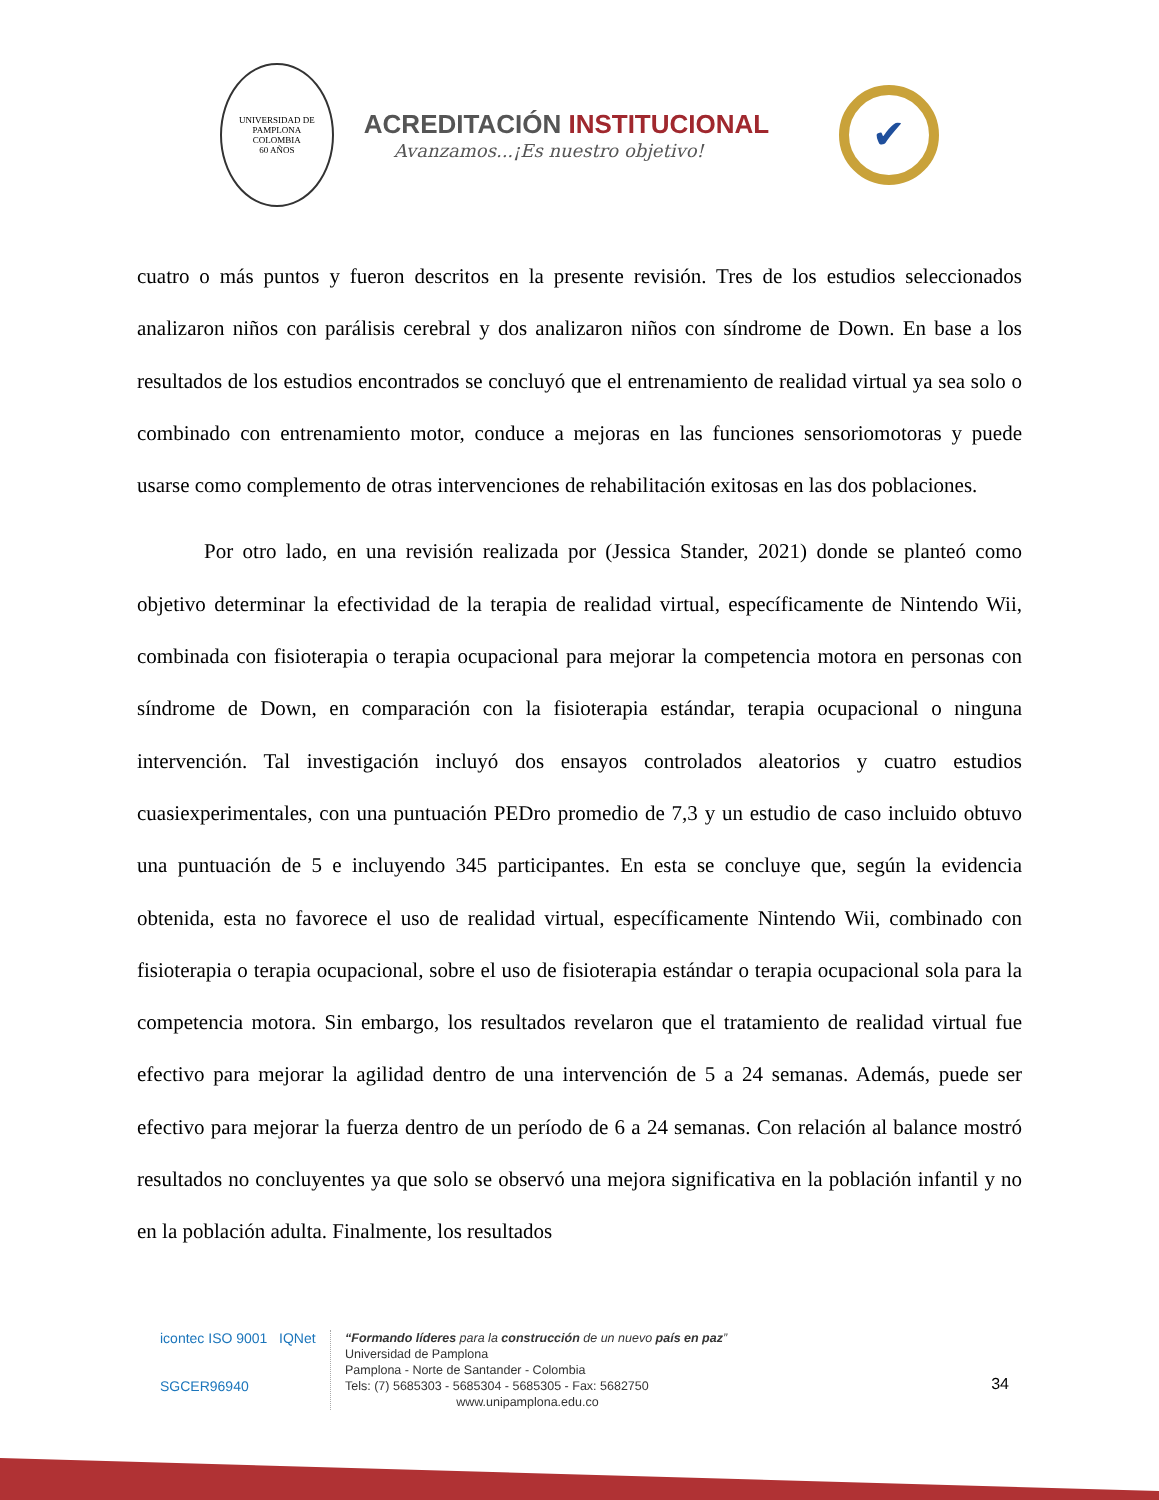UNIVERSIDAD DE PAMPLONA
COLOMBIA
60 AÑOS
ACREDITACIÓN INSTITUCIONAL
Avanzamos...¡Es nuestro objetivo!
✔
cuatro o más puntos y fueron descritos en la presente revisión. Tres de los estudios seleccionados analizaron niños con parálisis cerebral y dos analizaron niños con síndrome de Down. En base a los resultados de los estudios encontrados se concluyó que el entrenamiento de realidad virtual ya sea solo o combinado con entrenamiento motor, conduce a mejoras en las funciones sensoriomotoras y puede usarse como complemento de otras intervenciones de rehabilitación exitosas en las dos poblaciones.
Por otro lado, en una revisión realizada por (Jessica Stander, 2021) donde se planteó como objetivo determinar la efectividad de la terapia de realidad virtual, específicamente de Nintendo Wii, combinada con fisioterapia o terapia ocupacional para mejorar la competencia motora en personas con síndrome de Down, en comparación con la fisioterapia estándar, terapia ocupacional o ninguna intervención. Tal investigación incluyó dos ensayos controlados aleatorios y cuatro estudios cuasiexperimentales, con una puntuación PEDro promedio de 7,3 y un estudio de caso incluido obtuvo una puntuación de 5 e incluyendo 345 participantes. En esta se concluye que, según la evidencia obtenida, esta no favorece el uso de realidad virtual, específicamente Nintendo Wii, combinado con fisioterapia o terapia ocupacional, sobre el uso de fisioterapia estándar o terapia ocupacional sola para la competencia motora. Sin embargo, los resultados revelaron que el tratamiento de realidad virtual fue efectivo para mejorar la agilidad dentro de una intervención de 5 a 24 semanas. Además, puede ser efectivo para mejorar la fuerza dentro de un período de 6 a 24 semanas. Con relación al balance mostró resultados no concluyentes ya que solo se observó una mejora significativa en la población infantil y no en la población adulta. Finalmente, los resultados
icontec ISO 9001 IQNet
SGCER96940
“Formando líderes para la construcción de un nuevo país en paz”
Universidad de Pamplona
Pamplona - Norte de Santander - Colombia
Tels: (7) 5685303 - 5685304 - 5685305 - Fax: 5682750
www.unipamplona.edu.co
34